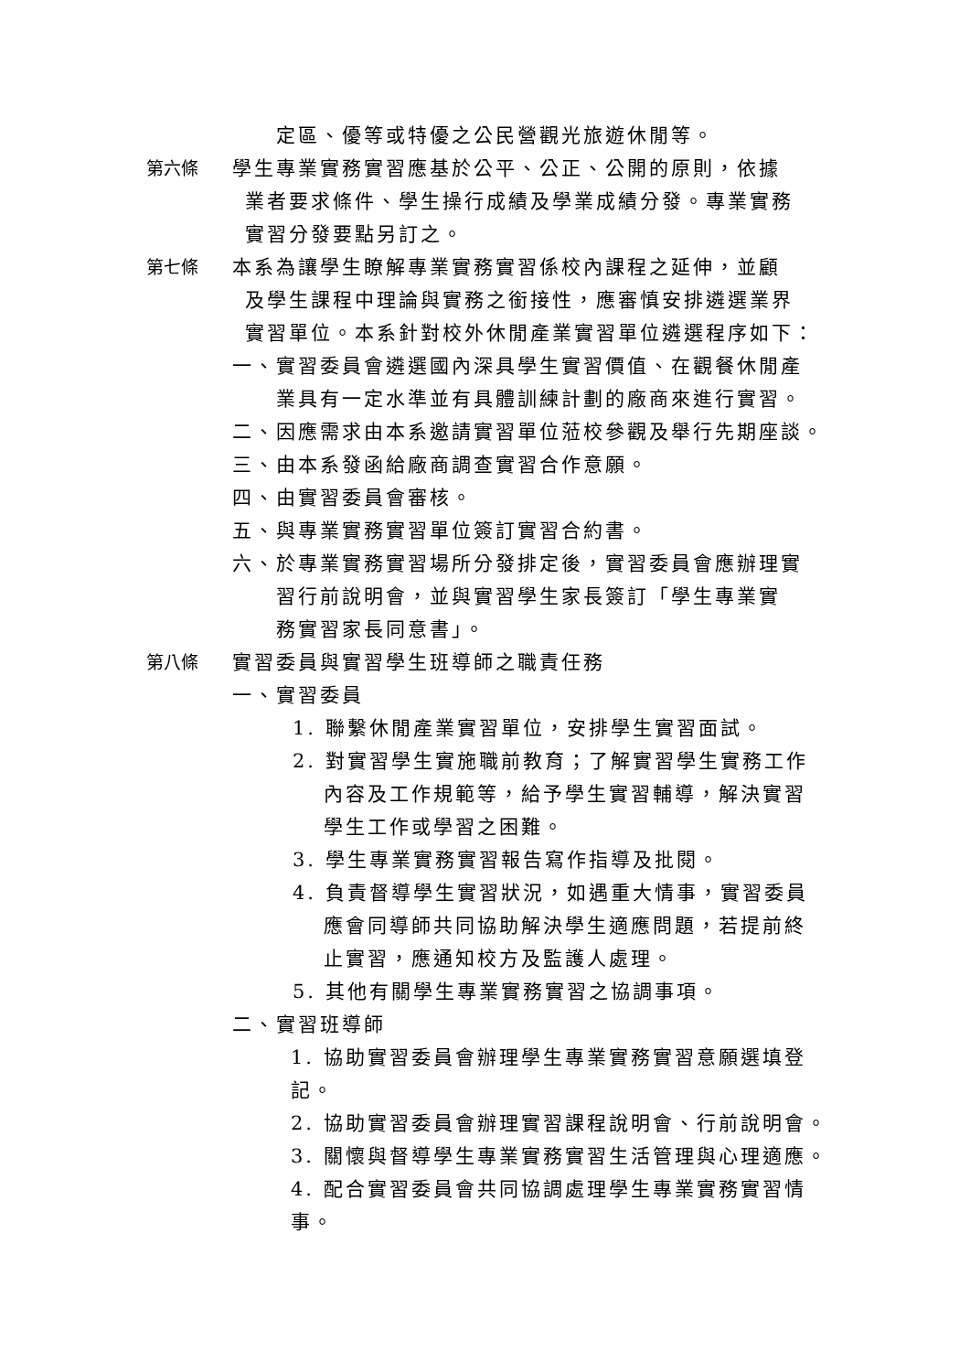定區、優等或特優之公民營觀光旅遊休閒等。
第六條 學生專業實務實習應基於公平、公正、公開的原則，依據
業者要求條件、學生操行成績及學業成績分發。專業實務
實習分發要點另訂之。
第七條 本系為讓學生瞭解專業實務實習係校內課程之延伸，並顧
及學生課程中理論與實務之銜接性，應審慎安排遴選業界
實習單位。本系針對校外休閒產業實習單位遴選程序如下：
一、實習委員會遴選國內深具學生實習價值、在觀餐休閒產
業具有一定水準並有具體訓練計劃的廠商來進行實習。
二、因應需求由本系邀請實習單位蒞校參觀及舉行先期座談。
三、由本系發函給廠商調查實習合作意願。
四、由實習委員會審核。
五、與專業實務實習單位簽訂實習合約書。
六、於專業實務實習場所分發排定後，實習委員會應辦理實
習行前說明會，並與實習學生家長簽訂「學生專業實
務實習家長同意書」。
第八條 實習委員與實習學生班導師之職責任務
一、實習委員
1. 聯繫休閒產業實習單位，安排學生實習面試。
2. 對實習學生實施職前教育；了解實習學生實務工作
內容及工作規範等，給予學生實習輔導，解決實習
學生工作或學習之困難。
3. 學生專業實務實習報告寫作指導及批閱。
4. 負責督導學生實習狀況，如遇重大情事，實習委員
應會同導師共同協助解決學生適應問題，若提前終
止實習，應通知校方及監護人處理。
5. 其他有關學生專業實務實習之協調事項。
二、實習班導師
1. 協助實習委員會辦理學生專業實務實習意願選填登
記。
2. 協助實習委員會辦理實習課程說明會、行前說明會。
3. 關懷與督導學生專業實務實習生活管理與心理適應。
4. 配合實習委員會共同協調處理學生專業實務實習情
事。